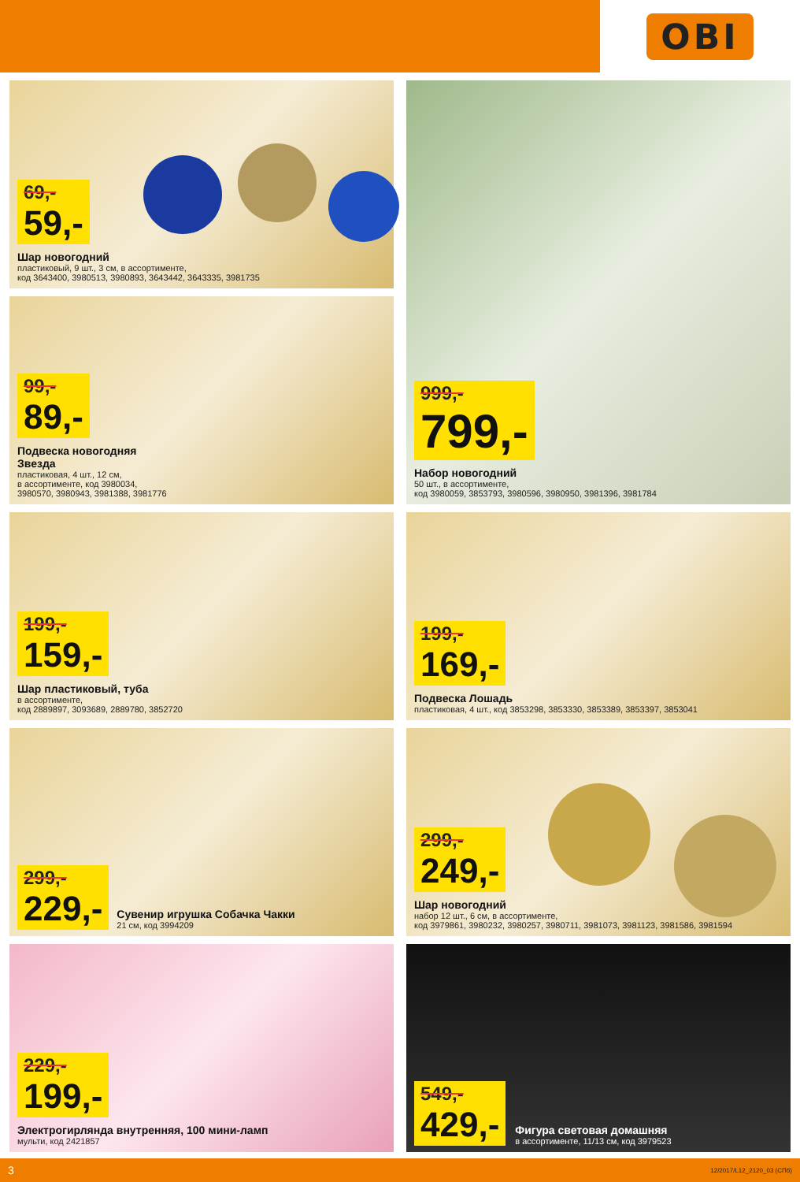OBI
69,- 59,-
Шар новогодний
пластиковый, 9 шт., 3 см, в ассортименте,
код 3643400, 3980513, 3980893, 3643442, 3643335, 3981735
999,- 799,-
Набор новогодний
50 шт., в ассортименте,
код 3980059, 3853793, 3980596, 3980950, 3981396, 3981784
99,- 89,-
Подвеска новогодняя
Звезда
пластиковая, 4 шт., 12 см,
в ассортименте, код 3980034,
3980570, 3980943, 3981388, 3981776
199,- 159,-
Шар пластиковый, туба
в ассортименте,
код 2889897, 3093689, 2889780, 3852720
199,- 169,-
Подвеска Лошадь
пластиковая, 4 шт., код 3853298, 3853330, 3853389, 3853397, 3853041
299,- 229,-
Сувенир игрушка Собачка Чакки
21 см, код 3994209
299,- 249,-
Шар новогодний
набор 12 шт., 6 см, в ассортименте,
код 3979861, 3980232, 3980257, 3980711, 3981073, 3981123, 3981586, 3981594
229,- 199,-
Электрогирлянда внутренняя, 100 мини-ламп
мульти, код 2421857
549,- 429,-
Фигура световая домашняя
в ассортименте, 11/13 см, код 3979523
3 12/2017/L12_2120_03 (СПб)